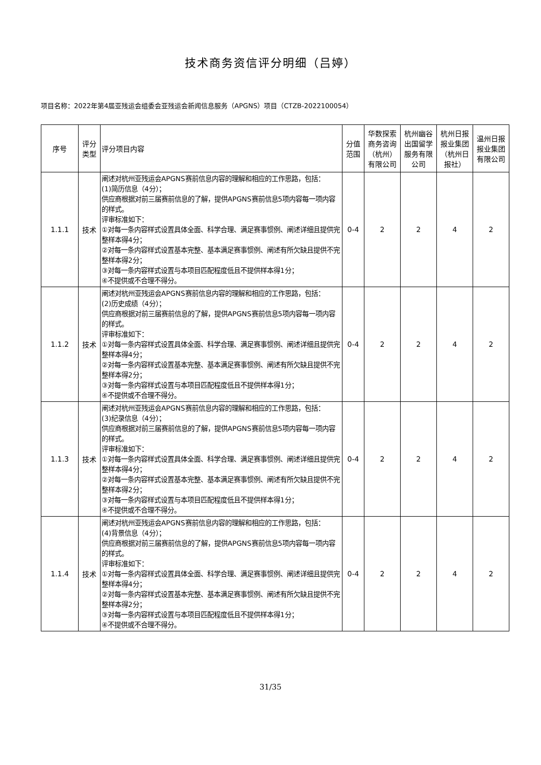技术商务资信评分明细（吕婷）
项目名称：2022年第4届亚残运会组委会亚残运会新闻信息服务（APGNS）项目（CTZB-2022100054）
| 序号 | 评分类型 | 评分项目内容 | 分值范围 | 华数探索商务咨询（杭州）有限公司 | 杭州幽谷出国留学服务有限公司 | 杭州日报报业集团（杭州日报社） | 温州日报报业集团有限公司 |
| --- | --- | --- | --- | --- | --- | --- | --- |
| 1.1.1 | 技术 | 阐述对杭州亚残运会APGNS赛前信息内容的理解和相应的工作思路，包括： (1)简历信息（4分）； 供应商根据对前三届赛前信息的了解，提供APGNS赛前信息5项内容每一项内容的样式。 评审标准如下： ①对每一条内容样式设置具体全面、科学合理、满足赛事惯例、阐述详细且提供完整样本得4分； ②对每一条内容样式设置基本完整、基本满足赛事惯例、阐述有所欠缺且提供不完整样本得2分； ③对每一条内容样式设置与本项目匹配程度低且不提供样本得1分； ④不提供或不合理不得分。 | 0-4 | 2 | 2 | 4 | 2 |
| 1.1.2 | 技术 | 阐述对杭州亚残运会APGNS赛前信息内容的理解和相应的工作思路，包括： (2)历史成绩（4分）； 供应商根据对前三届赛前信息的了解，提供APGNS赛前信息5项内容每一项内容的样式。 评审标准如下： ①对每一条内容样式设置具体全面、科学合理、满足赛事惯例、阐述详细且提供完整样本得4分； ②对每一条内容样式设置基本完整、基本满足赛事惯例、阐述有所欠缺且提供不完整样本得2分； ③对每一条内容样式设置与本项目匹配程度低且不提供样本得1分； ④不提供或不合理不得分。 | 0-4 | 2 | 2 | 4 | 2 |
| 1.1.3 | 技术 | 阐述对杭州亚残运会APGNS赛前信息内容的理解和相应的工作思路，包括： (3)纪录信息（4分）； 供应商根据对前三届赛前信息的了解，提供APGNS赛前信息5项内容每一项内容的样式。 评审标准如下： ①对每一条内容样式设置具体全面、科学合理、满足赛事惯例、阐述详细且提供完整样本得4分； ②对每一条内容样式设置基本完整、基本满足赛事惯例、阐述有所欠缺且提供不完整样本得2分； ③对每一条内容样式设置与本项目匹配程度低且不提供样本得1分； ④不提供或不合理不得分。 | 0-4 | 2 | 2 | 4 | 2 |
| 1.1.4 | 技术 | 阐述对杭州亚残运会APGNS赛前信息内容的理解和相应的工作思路，包括： (4)背景信息（4分）； 供应商根据对前三届赛前信息的了解，提供APGNS赛前信息5项内容每一项内容的样式。 评审标准如下： ①对每一条内容样式设置具体全面、科学合理、满足赛事惯例、阐述详细且提供完整样本得4分； ②对每一条内容样式设置基本完整、基本满足赛事惯例、阐述有所欠缺且提供不完整样本得2分； ③对每一条内容样式设置与本项目匹配程度低且不提供样本得1分； ④不提供或不合理不得分。 | 0-4 | 2 | 2 | 4 | 2 |
31/35